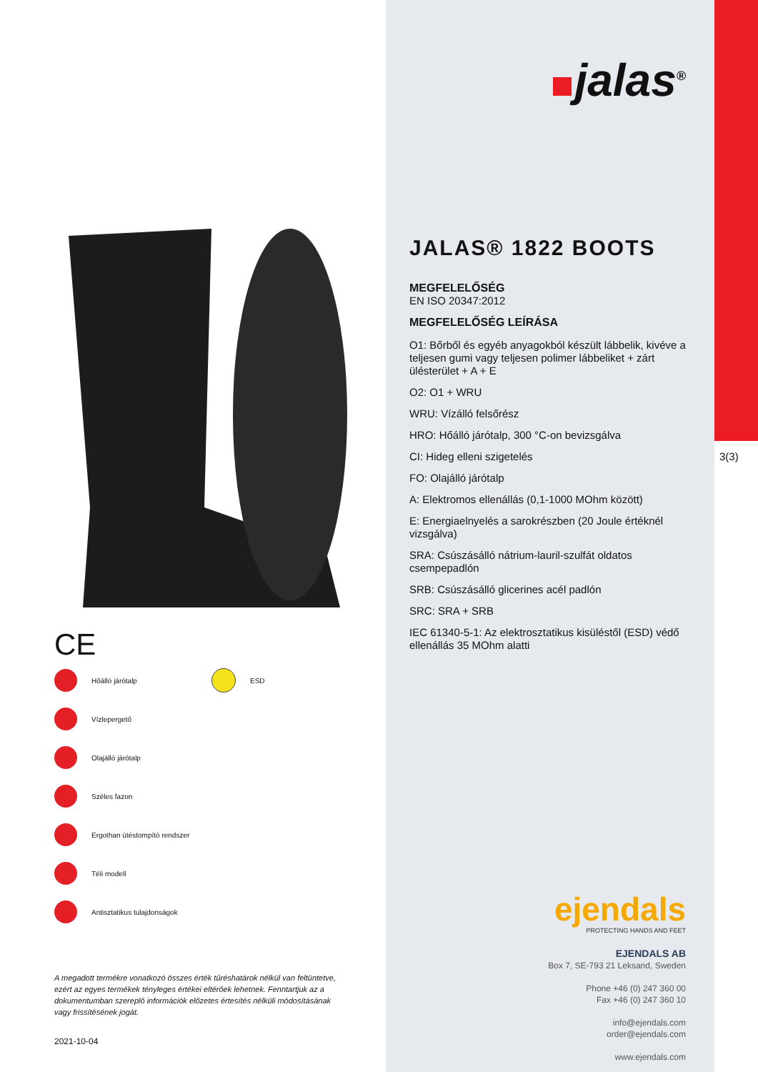CE
Hőálló járótalp
ESD
Vízlepergető
Olajálló járótalp
Széles fazon
Ergothan ütéstompító rendszer
Téli modell
Antisztatikus tulajdonságok
A megadott termékre vonatkozó összes érték tűréshatárok nélkül van feltüntetve, ezért az egyes termékek tényleges értékei eltérőek lehetnek. Fenntartjuk az a dokumentumban szereplő információk előzetes értesítés nélküli módosításának vagy frissítésének jogát.
2021-10-04
jalas<sup>®</sup>
JALAS® 1822 BOOTS
MEGFELELŐSÉG
EN ISO 20347:2012
MEGFELELŐSÉG LEÍRÁSA
O1: Bőrből és egyéb anyagokból készült lábbelik, kivéve a teljesen gumi vagy teljesen polimer lábbeliket + zárt ülésterület + A + E
O2: O1 + WRU
WRU: Vízálló felsőrész
HRO: Hőálló járótalp, 300 °C-on bevizsgálva
CI: Hideg elleni szigetelés
FO: Olajálló járótalp
A: Elektromos ellenállás (0,1-1000 MOhm között)
E: Energiaelnyelés a sarokrészben (20 Joule értéknél vizsgálva)
SRA: Csúszásálló nátrium-lauril-szulfát oldatos csempepadlón
SRB: Csúszásálló glicerines acél padlón
SRC: SRA + SRB
IEC 61340-5-1: Az elektrosztatikus kisüléstől (ESD) védő ellenállás 35 MOhm alatti
ejendals
PROTECTING HANDS AND FEET
EJENDALS AB
Box 7, SE-793 21 Leksand, Sweden
Phone +46 (0) 247 360 00
Fax +46 (0) 247 360 10
info@ejendals.com
order@ejendals.com
www.ejendals.com
3(3)